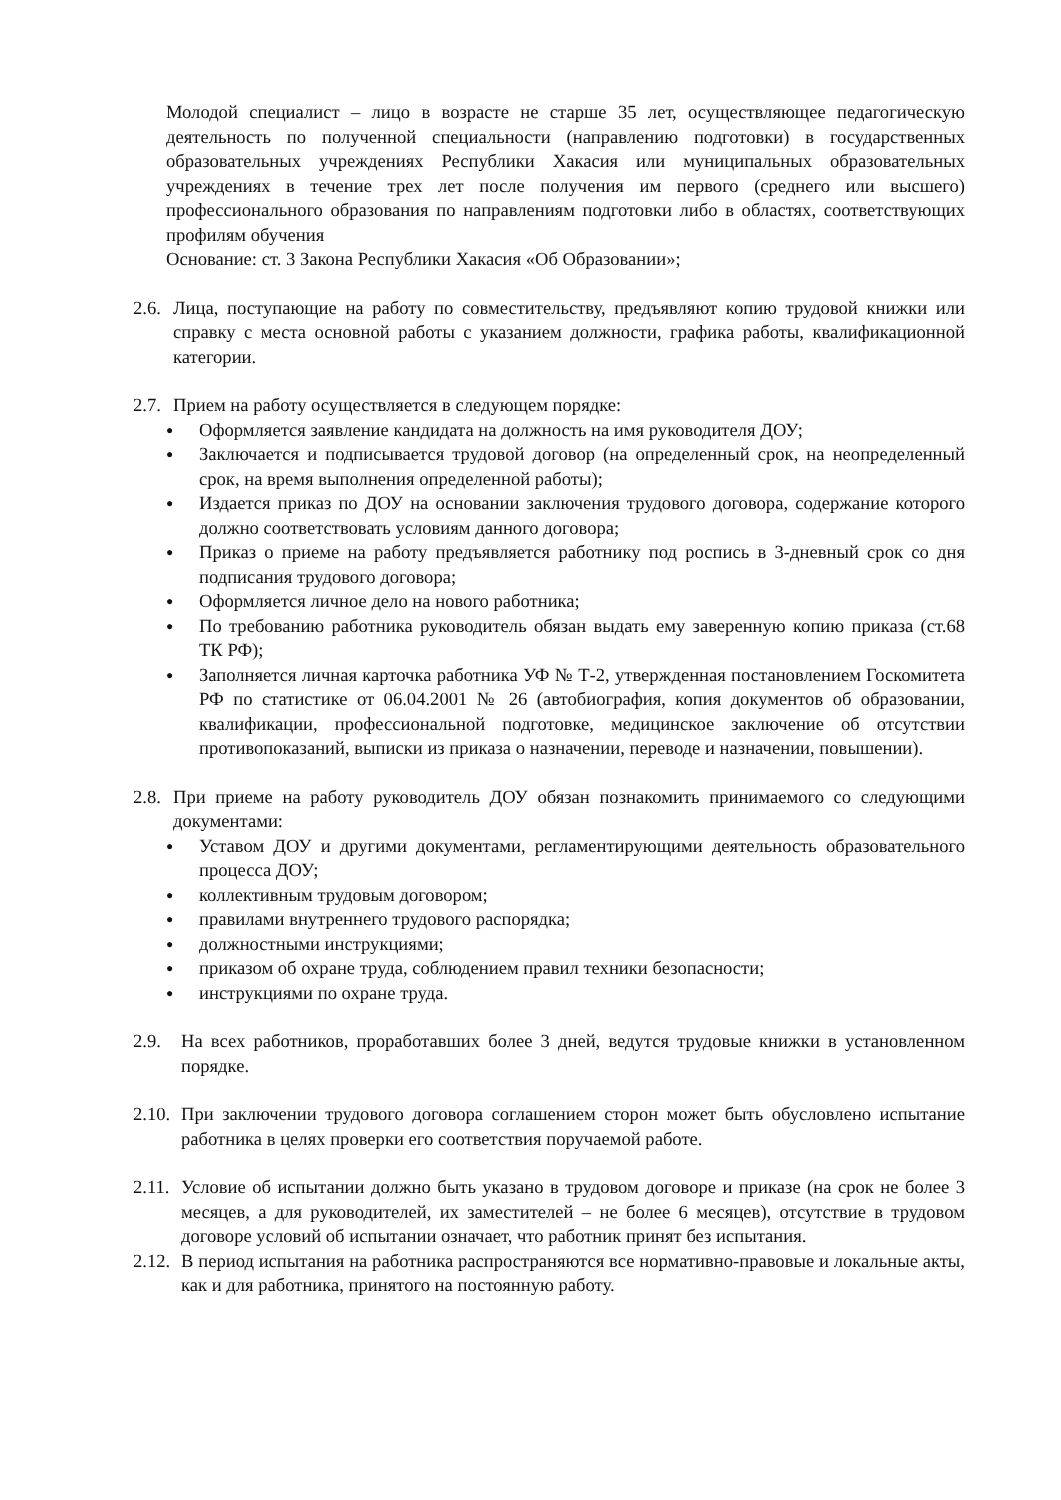Молодой специалист – лицо в возрасте не старше 35 лет, осуществляющее педагогическую деятельность по полученной специальности (направлению подготовки) в государственных образовательных учреждениях Республики Хакасия или муниципальных образовательных учреждениях в течение трех лет после получения им первого (среднего или высшего) профессионального образования по направлениям подготовки либо в областях, соответствующих профилям обучения
Основание: ст. 3 Закона Республики Хакасия «Об Образовании»;
2.6.
Лица, поступающие на работу по совместительству, предъявляют копию трудовой книжки или справку с места основной работы с указанием должности, графика работы, квалификационной категории.
2.7.
Прием на работу осуществляется в следующем порядке:
● Оформляется заявление кандидата на должность на имя руководителя ДОУ;
● Заключается и подписывается трудовой договор (на определенный срок, на неопределенный срок, на время выполнения определенной работы);
● Издается приказ по ДОУ на основании заключения трудового договора, содержание которого должно соответствовать условиям данного договора;
● Приказ о приеме на работу предъявляется работнику под роспись в 3-дневный срок со дня подписания трудового договора;
● Оформляется личное дело на нового работника;
● По требованию работника руководитель обязан выдать ему заверенную копию приказа (ст.68 ТК РФ);
● Заполняется личная карточка работника УФ № Т-2, утвержденная постановлением Госкомитета РФ по статистике от 06.04.2001 № 26 (автобиография, копия документов об образовании, квалификации, профессиональной подготовке, медицинское заключение об отсутствии противопоказаний, выписки из приказа о назначении, переводе и назначении, повышении).
2.8.
При приеме на работу руководитель ДОУ обязан познакомить принимаемого со следующими документами:
● Уставом ДОУ и другими документами, регламентирующими деятельность образовательного процесса ДОУ;
● коллективным трудовым договором;
● правилами внутреннего трудового распорядка;
● должностными инструкциями;
● приказом об охране труда, соблюдением правил техники безопасности;
● инструкциями по охране труда.
2.9. На всех работников, проработавших более 3 дней, ведутся трудовые книжки в установленном порядке.
2.10.
При заключении трудового договора соглашением сторон может быть обусловлено испытание работника в целях проверки его соответствия поручаемой работе.
2.11.
Условие об испытании должно быть указано в трудовом договоре и приказе (на срок не более 3 месяцев, а для руководителей, их заместителей – не более 6 месяцев), отсутствие в трудовом договоре условий об испытании означает, что работник принят без испытания.
2.12.
В период испытания на работника распространяются все нормативно-правовые и локальные акты, как и для работника, принятого на постоянную работу.